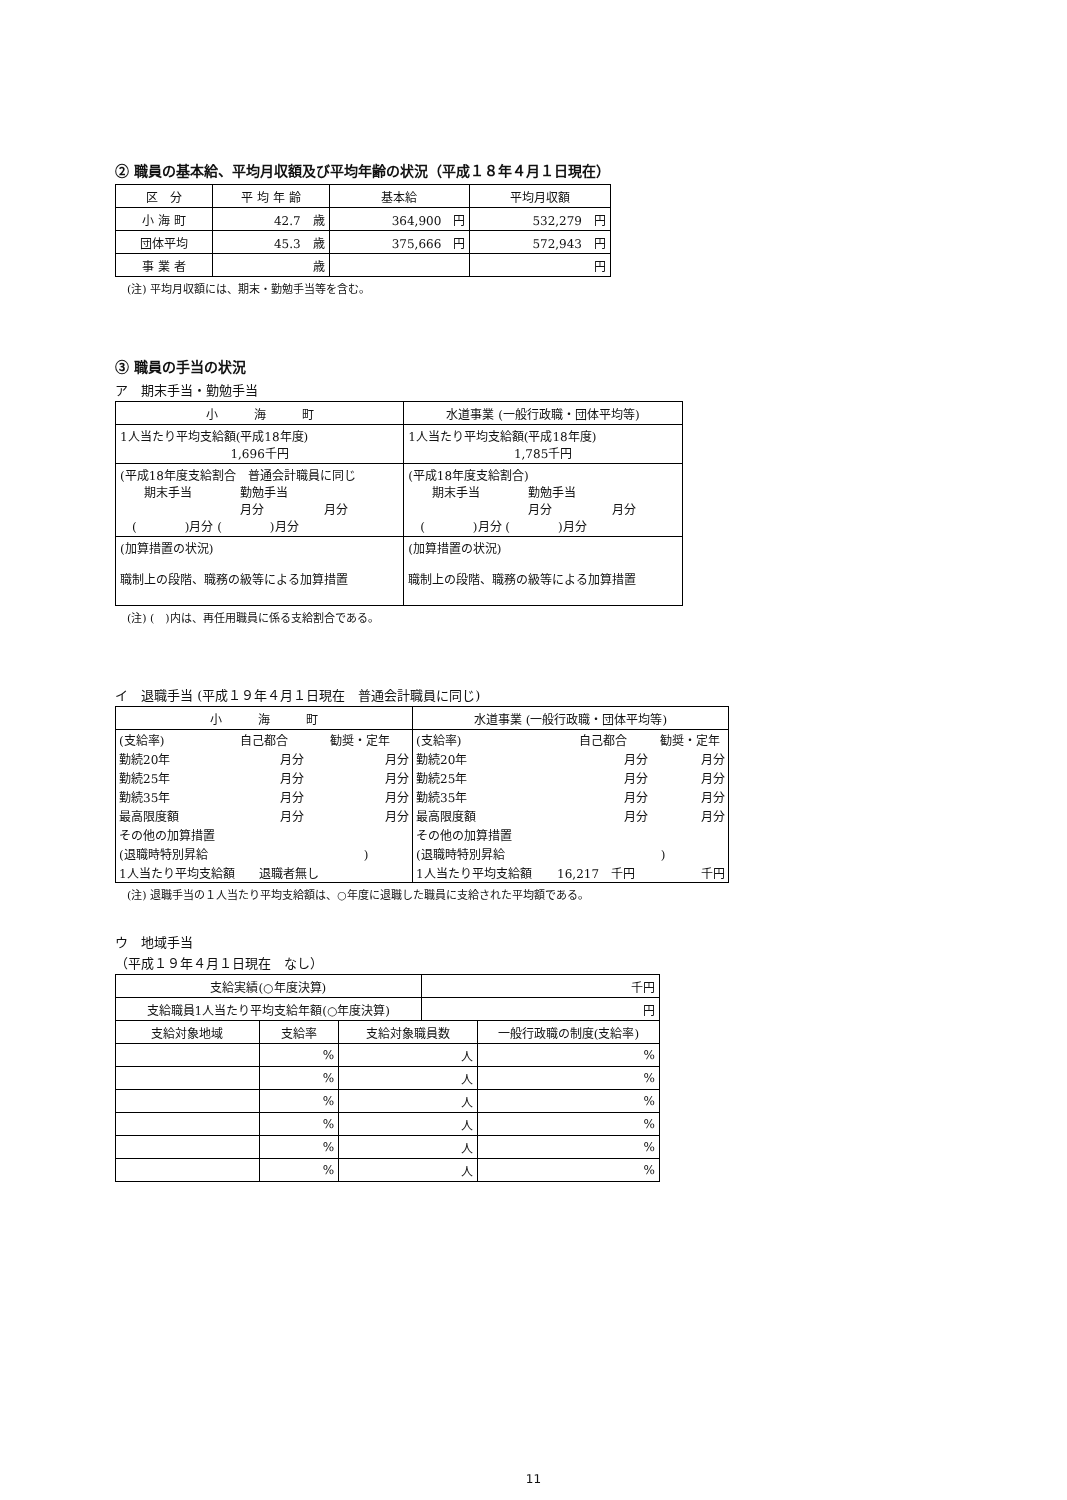② 職員の基本給、平均月収額及び平均年齢の状況（平成１８年４月１日現在）
| 区 分 | 平 均 年 齢 | 基本給 | 平均月収額 |
| --- | --- | --- | --- |
| 小 海 町 | 42.7 歳 | 364,900 円 | 532,279 円 |
| 団体平均 | 45.3 歳 | 375,666 円 | 572,943 円 |
| 事 業 者 | 歳 | | 円 |
(注) 平均月収額には、期末・勤勉手当等を含む。
③ 職員の手当の状況
ア　期末手当・勤勉手当
| 小 海 町 | 水道事業 (一般行政職・団体平均等) |
| 1人当たり平均支給額(平成18年度) 1,696千円 | 1人当たり平均支給額(平成18年度) 1,785千円 |
| (平成18年度支給割合 普通会計職員に同じ 期末手当 勤勉手当 月分 月分 ( )月分 ( )月分 | (平成18年度支給割合) 期末手当 勤勉手当 月分 月分 ( )月分 ( )月分 |
| (加算措置の状況) 職制上の段階、職務の級等による加算措置 | (加算措置の状況) 職制上の段階、職務の級等による加算措置 |
(注) (　)内は、再任用職員に係る支給割合である。
イ　退職手当 (平成１９年４月１日現在　普通会計職員に同じ)
| 小 海 町 | 水道事業 (一般行政職・団体平均等) |
| / (支給率) / 自己都合 / 勧奨・定年 / / 勤続20年 / 月分 / 月分 / / 勤続25年 / 月分 / 月分 / / 勤続35年 / 月分 / 月分 / / 最高限度額 / 月分 / 月分 / / その他の加算措置 / / / / (退職時特別昇給 ) / / / / 1人当たり平均支給額 退職者無し / / / | / (支給率) / 自己都合 / 勧奨・定年 / / 勤続20年 / 月分 / 月分 / / 勤続25年 / 月分 / 月分 / / 勤続35年 / 月分 / 月分 / / 最高限度額 / 月分 / 月分 / / その他の加算措置 / / / / (退職時特別昇給 ) / / / / 1人当たり平均支給額 / 16,217 千円 / 千円 / |
(注) 退職手当の１人当たり平均支給額は、○年度に退職した職員に支給された平均額である。
ウ　地域手当
（平成１９年４月１日現在　なし）
| 支給実績(○年度決算) | | | 千円 | |
| 支給職員1人当たり平均支給年額(○年度決算) | | | 円 | |
| 支給対象地域 | 支給率 | 支給対象職員数 | | 一般行政職の制度(支給率) |
| | % | 人 | | % |
| | % | 人 | | % |
| | % | 人 | | % |
| | % | 人 | | % |
| | % | 人 | | % |
| | % | 人 | | % |
11